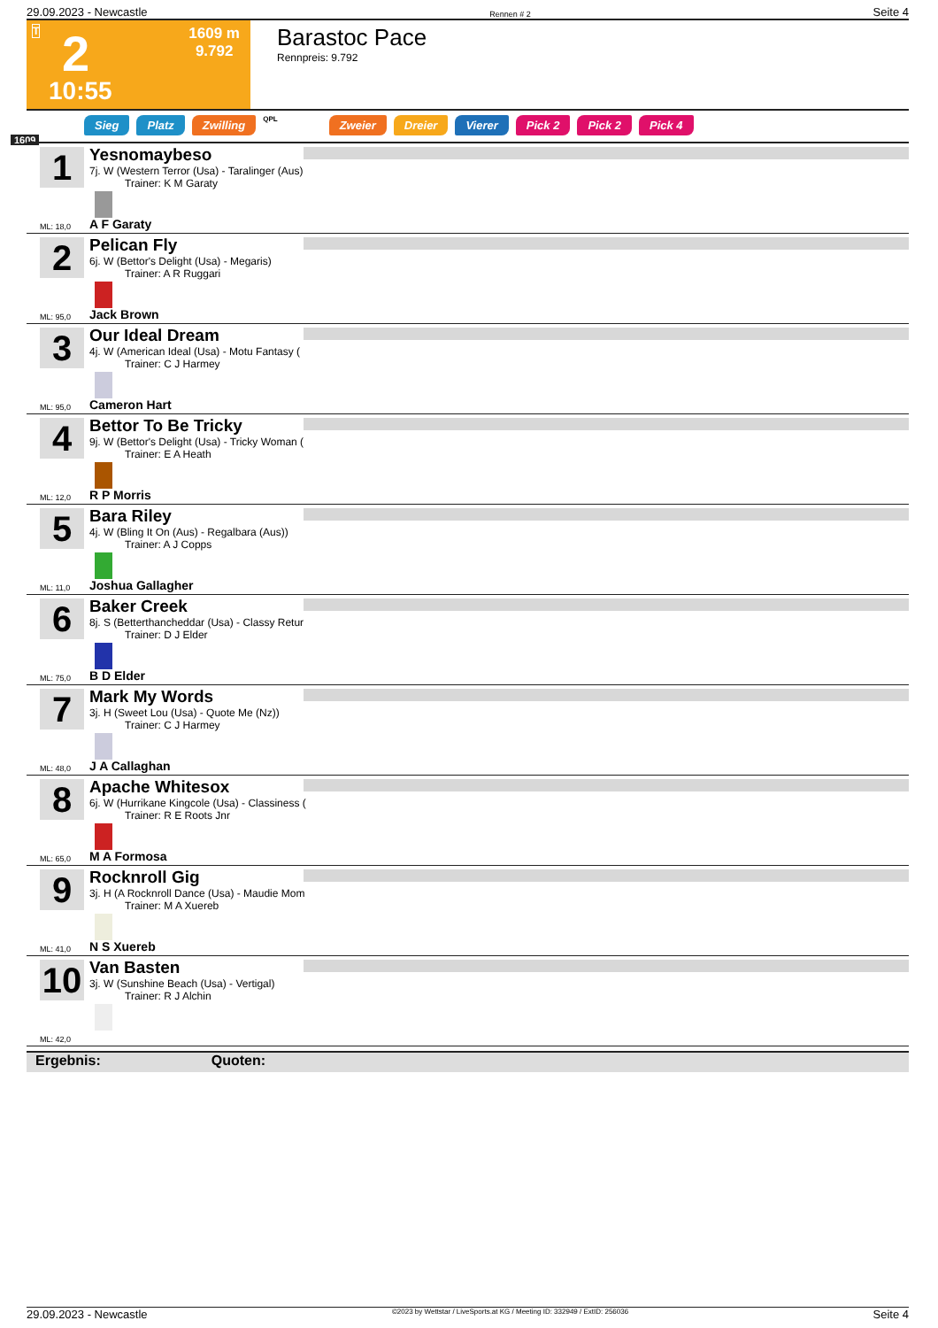29.09.2023 - Newcastle Rennen # 2 Seite 4
T 2
10:55
1609 m
9.792
Barastoc Pace
Rennpreis: 9.792
Sieg Platz Zwilling QPL Zweier Dreier Vierer Pick 2 Pick 2 Pick 4
1609
1
Yesnomaybeso
7j. W (Western Terror (Usa) - Taralinger (Aus)
Trainer: K M Garaty
ML: 18,0 A F Garaty
2
Pelican Fly
6j. W (Bettor's Delight (Usa) - Megaris)
Trainer: A R Ruggari
ML: 95,0 Jack Brown
3
Our Ideal Dream
4j. W (American Ideal (Usa) - Motu Fantasy (
Trainer: C J Harmey
ML: 95,0 Cameron Hart
4
Bettor To Be Tricky
9j. W (Bettor's Delight (Usa) - Tricky Woman (
Trainer: E A Heath
ML: 12,0 R P Morris
5
Bara Riley
4j. W (Bling It On (Aus) - Regalbara (Aus))
Trainer: A J Copps
ML: 11,0 Joshua Gallagher
6
Baker Creek
8j. S (Betterthancheddar (Usa) - Classy Retur
Trainer: D J Elder
ML: 75,0 B D Elder
7
Mark My Words
3j. H (Sweet Lou (Usa) - Quote Me (Nz))
Trainer: C J Harmey
ML: 48,0 J A Callaghan
8
Apache Whitesox
6j. W (Hurrikane Kingcole (Usa) - Classiness (
Trainer: R E Roots Jnr
ML: 65,0 M A Formosa
9
Rocknroll Gig
3j. H (A Rocknroll Dance (Usa) - Maudie Mom
Trainer: M A Xuereb
ML: 41,0 N S Xuereb
10
Van Basten
3j. W (Sunshine Beach (Usa) - Vertigal)
Trainer: R J Alchin
ML: 42,0
Ergebnis: Quoten:
29.09.2023 - Newcastle ©2023 by Wettstar / LiveSports.at KG / Meeting ID: 332949 / ExtID: 256036 Seite 4